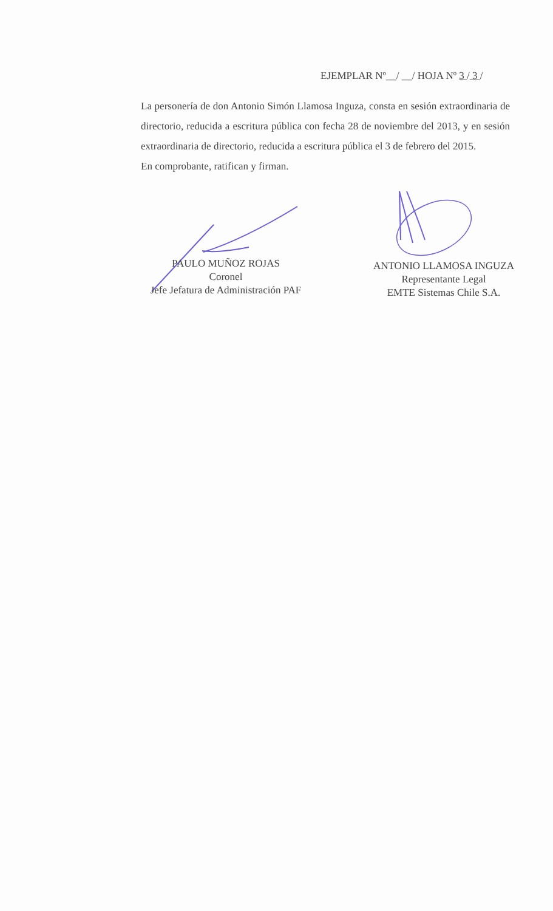EJEMPLAR Nº__/ __/ HOJA Nº 3 / 3 /
La personería de don Antonio Simón Llamosa Inguza, consta en sesión extraordinaria de directorio, reducida a escritura pública con fecha 28 de noviembre del 2013, y en sesión extraordinaria de directorio, reducida a escritura pública el 3 de febrero del 2015.
En comprobante, ratifican y firman.
PAULO MUÑOZ ROJAS
Coronel
Jefe Jefatura de Administración PAF
ANTONIO LLAMOSA INGUZA
Representante Legal
EMTE Sistemas Chile S.A.